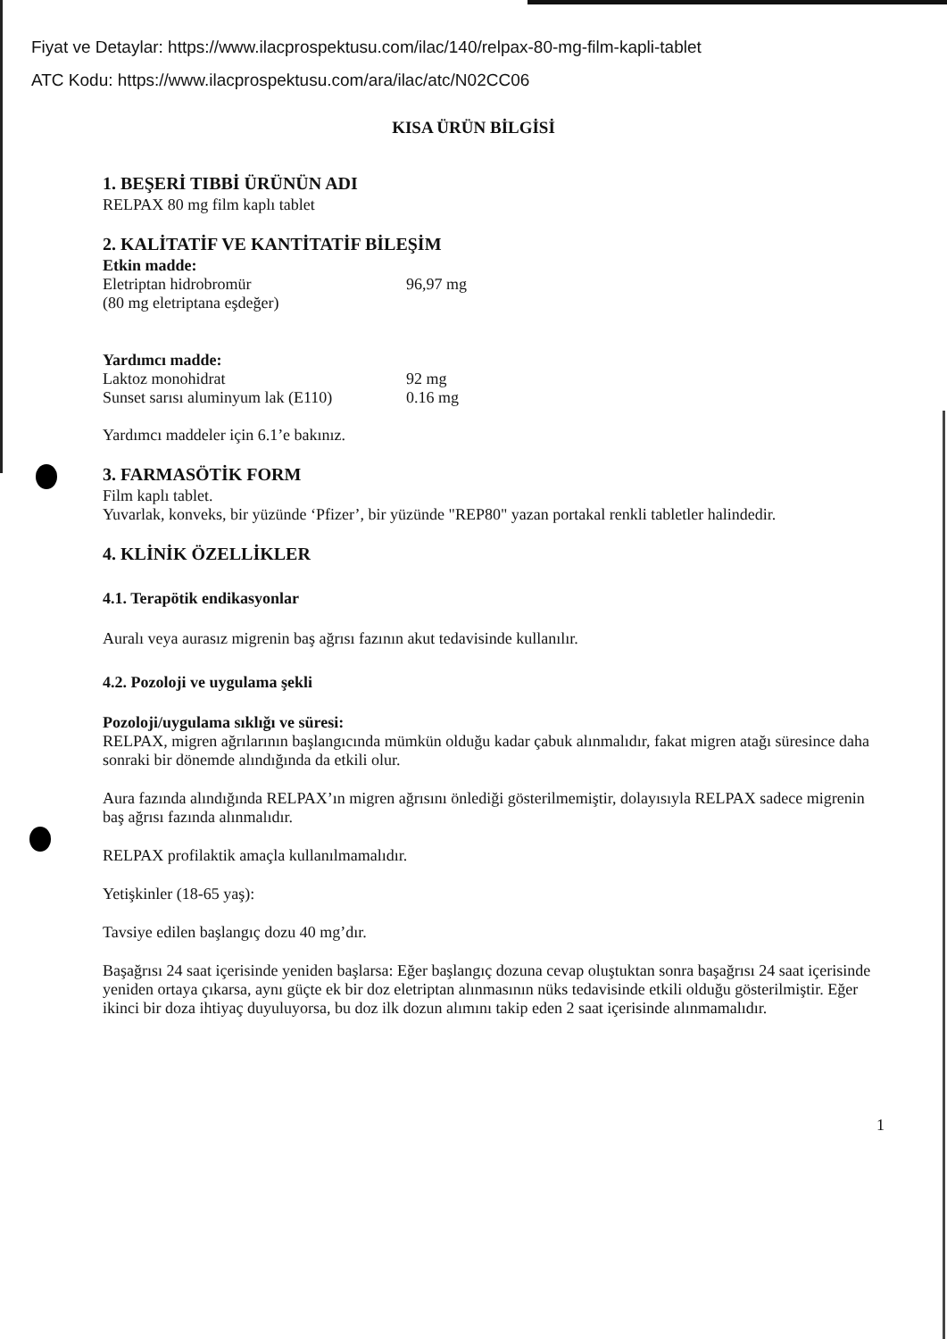Fiyat ve Detaylar: https://www.ilacprospektusu.com/ilac/140/relpax-80-mg-film-kapli-tablet
ATC Kodu: https://www.ilacprospektusu.com/ara/ilac/atc/N02CC06
KISA ÜRÜN BİLGİSİ
1. BEŞERİ TIBBİ ÜRÜNÜN ADI
RELPAX 80 mg film kaplı tablet
2. KALİTATİF VE KANTİTATİF BİLEŞİM
Etkin madde:
Eletriptan hidrobromür 96,97 mg
(80 mg eletriptana eşdeğer)
Yardımcı madde:
Laktoz monohidrat 92 mg
Sunset sarısı aluminyum lak (E110) 0.16 mg
Yardımcı maddeler için 6.1’e bakınız.
3. FARMASÖTİK FORM
Film kaplı tablet.
Yuvarlak, konveks, bir yüzünde ‘Pfizer’, bir yüzünde "REP80" yazan portakal renkli tabletler halindedir.
4. KLİNİK ÖZELLİKLER
4.1. Terapötik endikasyonlar
Auralı veya aurasız migrenin baş ağrısı fazının akut tedavisinde kullanılır.
4.2. Pozoloji ve uygulama şekli
Pozoloji/uygulama sıklığı ve süresi:
RELPAX, migren ağrılarının başlangıcında mümkün olduğu kadar çabuk alınmalıdır, fakat migren atağı süresince daha sonraki bir dönemde alındığında da etkili olur.
Aura fazında alındığında RELPAX’ın migren ağrısını önlediği gösterilmemiştir, dolayısıyla RELPAX sadece migrenin baş ağrısı fazında alınmalıdır.
RELPAX profilaktik amaçla kullanılmamalıdır.
Yetişkinler (18-65 yaş):
Tavsiye edilen başlangıç dozu 40 mg’dır.
Başağrısı 24 saat içerisinde yeniden başlarsa: Eğer başlangıç dozuna cevap oluştuktan sonra başağrısı 24 saat içerisinde yeniden ortaya çıkarsa, aynı güçte ek bir doz eletriptan alınmasının nüks tedavisinde etkili olduğu gösterilmiştir. Eğer ikinci bir doza ihtiyaç duyuluyorsa, bu doz ilk dozun alımını takip eden 2 saat içerisinde alınmamalıdır.
1